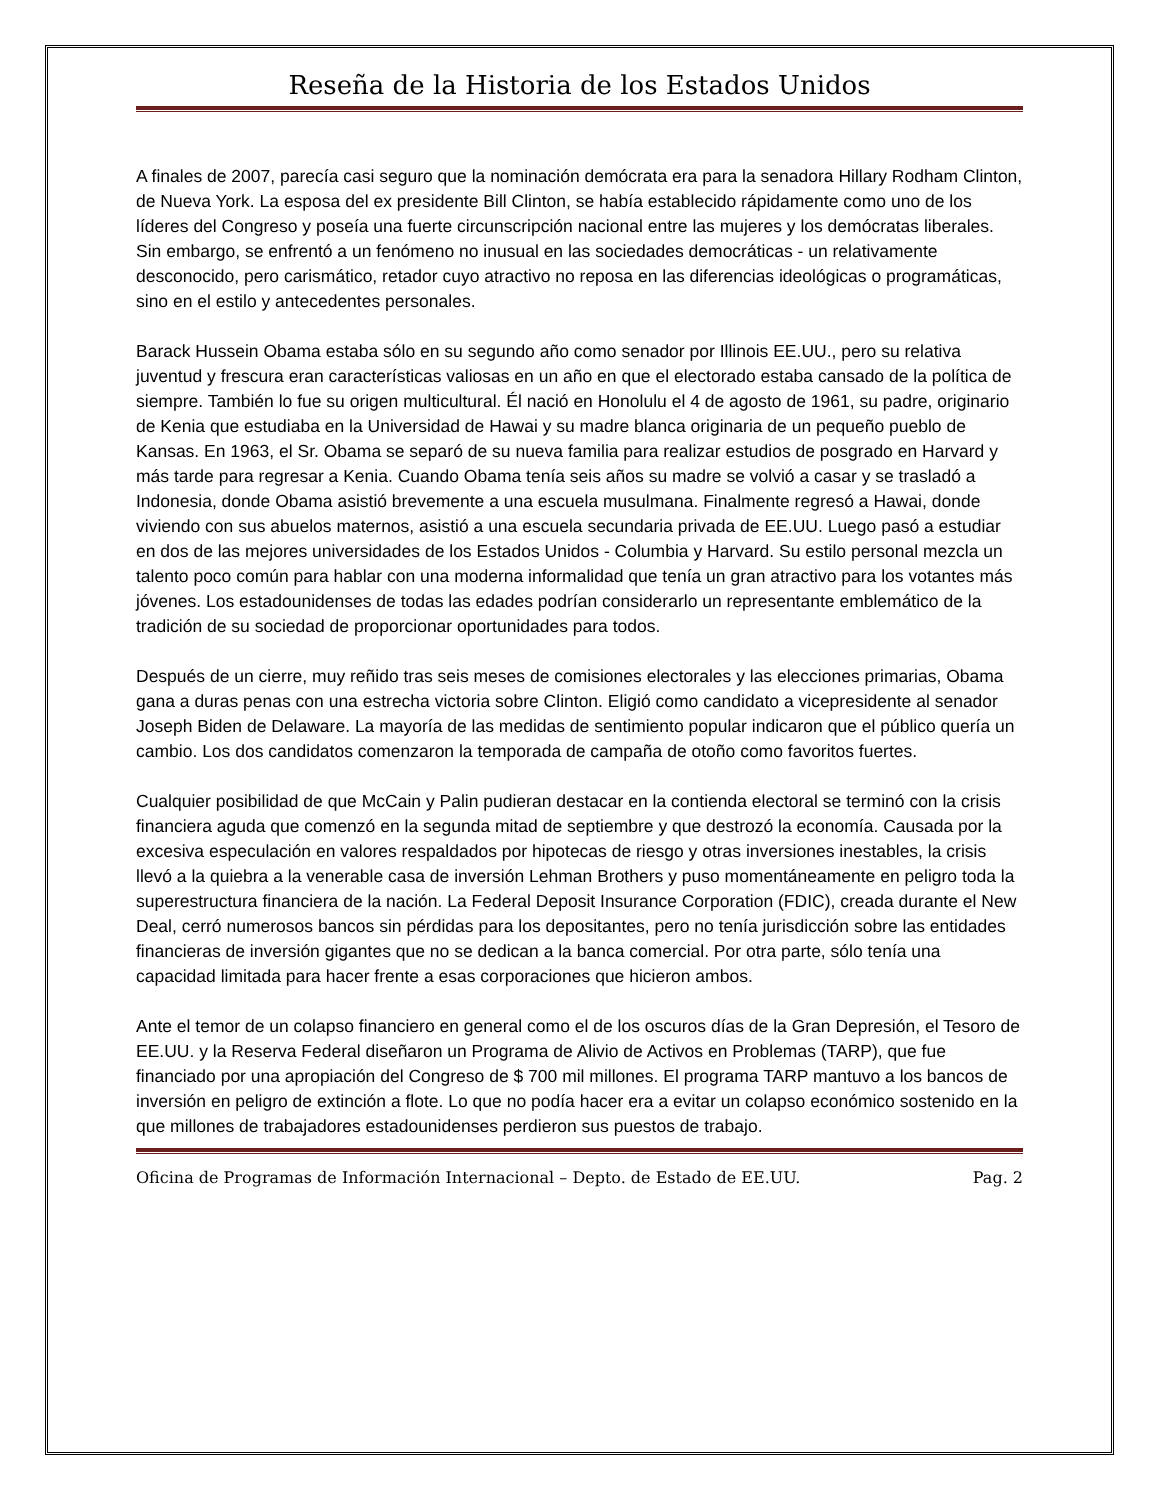Reseña de la Historia de los Estados Unidos
A finales de 2007, parecía casi seguro que la nominación demócrata era para la senadora Hillary Rodham Clinton, de Nueva York. La esposa del ex presidente Bill Clinton, se había establecido rápidamente como uno de los líderes del Congreso y poseía una fuerte circunscripción nacional entre las mujeres y los demócratas liberales. Sin embargo, se enfrentó a un fenómeno no inusual en las sociedades democráticas - un relativamente desconocido, pero carismático, retador cuyo atractivo no reposa en las diferencias ideológicas o programáticas, sino en el estilo y antecedentes personales.
Barack Hussein Obama estaba sólo en su segundo año como senador por Illinois EE.UU., pero su relativa juventud y frescura eran características valiosas en un año en que el electorado estaba cansado de la política de siempre. También lo fue su origen multicultural. Él nació en Honolulu el 4 de agosto de 1961, su padre, originario de Kenia que estudiaba en la Universidad de Hawai y su madre blanca originaria de un pequeño pueblo de Kansas. En 1963, el Sr. Obama se separó de su nueva familia para realizar estudios de posgrado en Harvard y más tarde para regresar a Kenia. Cuando Obama tenía seis años su madre se volvió a casar y se trasladó a Indonesia, donde Obama asistió brevemente a una escuela musulmana. Finalmente regresó a Hawai, donde viviendo con sus abuelos maternos, asistió a una escuela secundaria privada de EE.UU. Luego pasó a estudiar en dos de las mejores universidades de los Estados Unidos - Columbia y Harvard. Su estilo personal mezcla un talento poco común para hablar con una moderna informalidad que tenía un gran atractivo para los votantes más jóvenes. Los estadounidenses de todas las edades podrían considerarlo un representante emblemático de la tradición de su sociedad de proporcionar oportunidades para todos.
Después de un cierre, muy reñido tras seis meses de comisiones electorales y las elecciones primarias, Obama gana a duras penas con una estrecha victoria sobre Clinton. Eligió como candidato a vicepresidente al senador Joseph Biden de Delaware. La mayoría de las medidas de sentimiento popular indicaron que el público quería un cambio. Los dos candidatos comenzaron la temporada de campaña de otoño como favoritos fuertes.
Cualquier posibilidad de que McCain y Palin pudieran destacar en la contienda electoral se terminó con la crisis financiera aguda que comenzó en la segunda mitad de septiembre y que destrozó la economía. Causada por la excesiva especulación en valores respaldados por hipotecas de riesgo y otras inversiones inestables, la crisis llevó a la quiebra a la venerable casa de inversión Lehman Brothers y puso momentáneamente en peligro toda la superestructura financiera de la nación. La Federal Deposit Insurance Corporation (FDIC), creada durante el New Deal, cerró numerosos bancos sin pérdidas para los depositantes, pero no tenía jurisdicción sobre las entidades financieras de inversión gigantes que no se dedican a la banca comercial. Por otra parte, sólo tenía una capacidad limitada para hacer frente a esas corporaciones que hicieron ambos.
Ante el temor de un colapso financiero en general como el de los oscuros días de la Gran Depresión, el Tesoro de EE.UU. y la Reserva Federal diseñaron un Programa de Alivio de Activos en Problemas (TARP), que fue financiado por una apropiación del Congreso de $ 700 mil millones. El programa TARP mantuvo a los bancos de inversión en peligro de extinción a flote. Lo que no podía hacer era a evitar un colapso económico sostenido en la que millones de trabajadores estadounidenses perdieron sus puestos de trabajo.
Oficina de Programas de Información Internacional – Depto. de Estado de EE.UU. Pag. 2